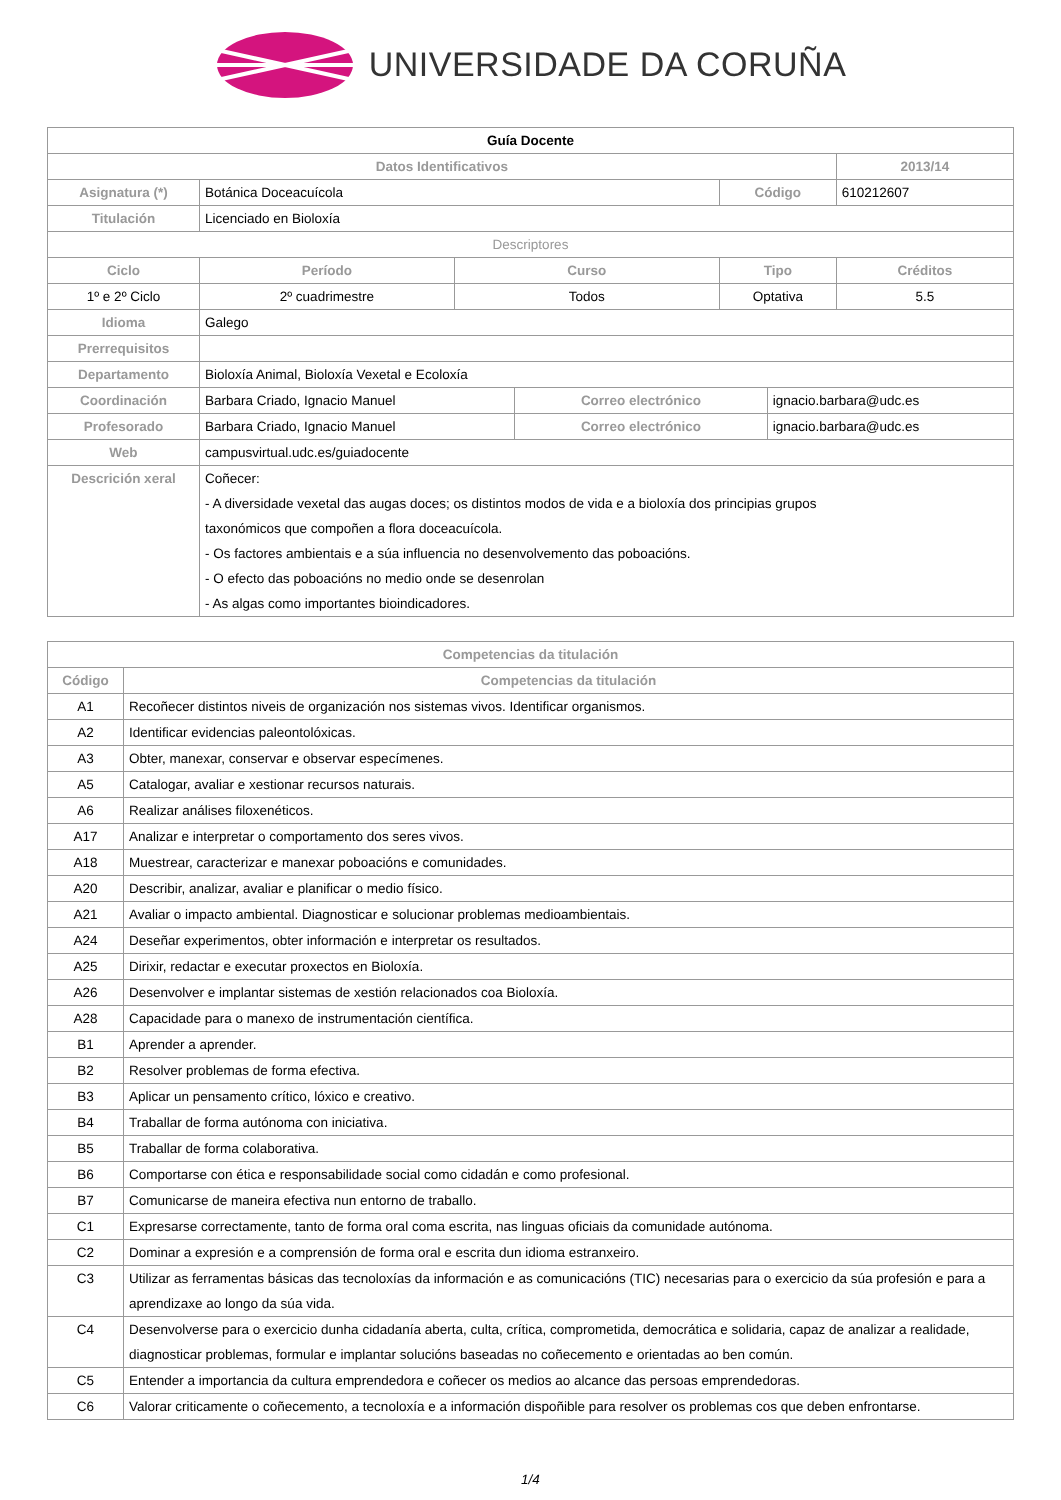UNIVERSIDADE DA CORUÑA
| Guía Docente | | | | | | | |
| --- | --- | --- | --- | --- | --- | --- | --- |
| Datos Identificativos | | | | | | | 2013/14 |
| Asignatura (*) | Botánica Doceacuícola | | | | Código | | 610212607 |
| Titulación | Licenciado en Bioloxía | | | | | | |
| Descriptores | | | | | | | |
| Ciclo | | Período | Curso | | Tipo | | Créditos |
| 1º e 2º Ciclo | | 2º cuadrimestre | Todos | | Optativa | | 5.5 |
| Idioma | Galego | | | | | | |
| Prerrequisitos | | | | | | | |
| Departamento | Bioloxía Animal, Bioloxía Vexetal e Ecoloxía | | | | | | |
| Coordinación | Barbara Criado, Ignacio Manuel | | | Correo electrónico | | ignacio.barbara@udc.es | |
| Profesorado | Barbara Criado, Ignacio Manuel | | | Correo electrónico | | ignacio.barbara@udc.es | |
| Web | campusvirtual.udc.es/guiadocente | | | | | | |
| Descrición xeral | Coñecer: - A diversidade vexetal das augas doces; os distintos modos de vida e a bioloxía dos principias grupos taxonómicos que compoñen a flora doceacuícola. - Os factores ambientais e a súa influencia no desenvolvemento das poboacións. - O efecto das poboacións no medio onde se desenrolan - As algas como importantes bioindicadores. | | | | | | |
| Competencias da titulación | |
| --- | --- |
| Código | Competencias da titulación |
| A1 | Recoñecer distintos niveis de organización nos sistemas vivos. Identificar organismos. |
| A2 | Identificar evidencias paleontolóxicas. |
| A3 | Obter, manexar, conservar e observar especímenes. |
| A5 | Catalogar, avaliar e xestionar recursos naturais. |
| A6 | Realizar análises filoxenéticos. |
| A17 | Analizar e interpretar o comportamento dos seres vivos. |
| A18 | Muestrear, caracterizar e manexar poboacións e comunidades. |
| A20 | Describir, analizar, avaliar e planificar o medio físico. |
| A21 | Avaliar o impacto ambiental. Diagnosticar e solucionar problemas medioambientais. |
| A24 | Deseñar experimentos, obter información e interpretar os resultados. |
| A25 | Dirixir, redactar e executar proxectos en Bioloxía. |
| A26 | Desenvolver e implantar sistemas de xestión relacionados coa Bioloxía. |
| A28 | Capacidade para o manexo de instrumentación científica. |
| B1 | Aprender a aprender. |
| B2 | Resolver problemas de forma efectiva. |
| B3 | Aplicar un pensamento crítico, lóxico e creativo. |
| B4 | Traballar de forma autónoma con iniciativa. |
| B5 | Traballar de forma colaborativa. |
| B6 | Comportarse con ética e responsabilidade social como cidadán e como profesional. |
| B7 | Comunicarse de maneira efectiva nun entorno de traballo. |
| C1 | Expresarse correctamente, tanto de forma oral coma escrita, nas linguas oficiais da comunidade autónoma. |
| C2 | Dominar a expresión e a comprensión de forma oral e escrita dun idioma estranxeiro. |
| C3 | Utilizar as ferramentas básicas das tecnoloxías da información e as comunicacións (TIC) necesarias para o exercicio da súa profesión e para a aprendizaxe ao longo da súa vida. |
| C4 | Desenvolverse para o exercicio dunha cidadanía aberta, culta, crítica, comprometida, democrática e solidaria, capaz de analizar a realidade, diagnosticar problemas, formular e implantar solucións baseadas no coñecemento e orientadas ao ben común. |
| C5 | Entender a importancia da cultura emprendedora e coñecer os medios ao alcance das persoas emprendedoras. |
| C6 | Valorar criticamente o coñecemento, a tecnoloxía e a información dispoñible para resolver os problemas cos que deben enfrontarse. |
1/4